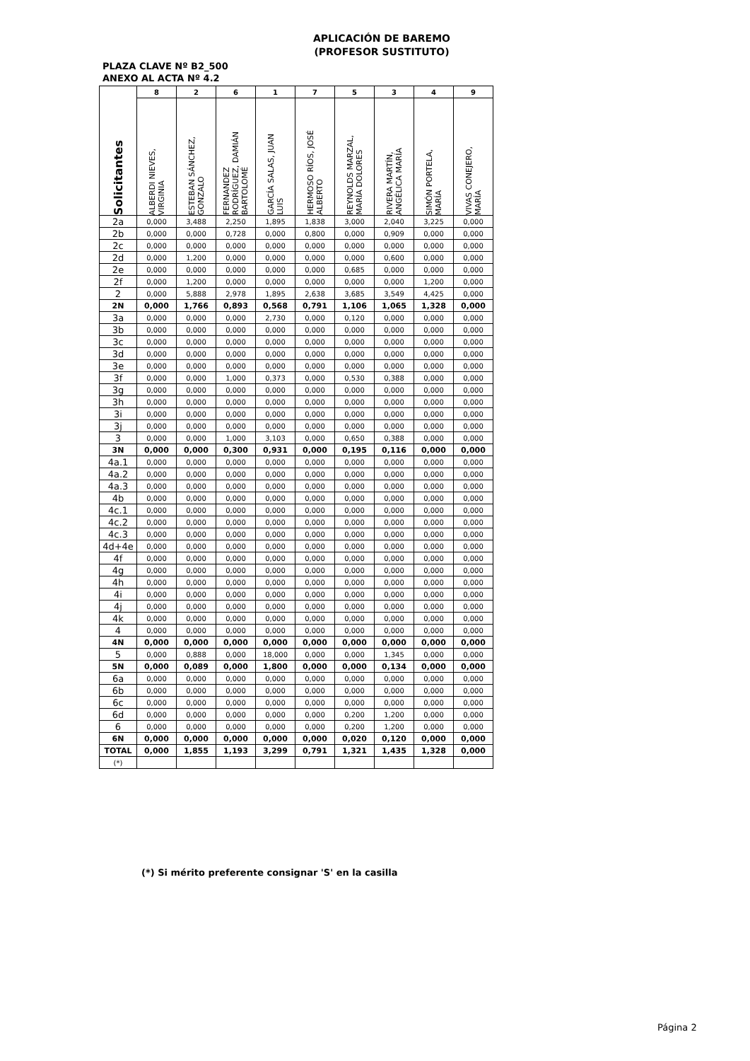APLICACIÓN DE BAREMO
(PROFESOR SUSTITUTO)
PLAZA CLAVE Nº B2_500
ANEXO AL ACTA Nº 4.2
| Solicitantes | 8 | 2 | 6 | 1 | 7 | 5 | 3 | 4 | 9 |
| --- | --- | --- | --- | --- | --- | --- | --- | --- | --- |
| | ALBERDI NIEVES, VIRGINIA | ESTEBAN SÁNCHEZ, GONZALO | FERNANDEZ RODRÍGUEZ, DAMIÁN BARTOLOMÉ | GARCÍA SALAS, JUAN LUIS | HERMOSO RÍOS, JOSÉ ALBERTO | REYNOLDS MARZAL, MARÍA DOLORES | RIVERA MARTÍN, ANGÉLICA MARÍA | SIMÓN PORTELA, MARÍA | VIVAS CONEJERO, MARÍA |
| 2a | 0,000 | 3,488 | 2,250 | 1,895 | 1,838 | 3,000 | 2,040 | 3,225 | 0,000 |
| 2b | 0,000 | 0,000 | 0,728 | 0,000 | 0,800 | 0,000 | 0,909 | 0,000 | 0,000 |
| 2c | 0,000 | 0,000 | 0,000 | 0,000 | 0,000 | 0,000 | 0,000 | 0,000 | 0,000 |
| 2d | 0,000 | 1,200 | 0,000 | 0,000 | 0,000 | 0,000 | 0,600 | 0,000 | 0,000 |
| 2e | 0,000 | 0,000 | 0,000 | 0,000 | 0,000 | 0,685 | 0,000 | 0,000 | 0,000 |
| 2f | 0,000 | 1,200 | 0,000 | 0,000 | 0,000 | 0,000 | 0,000 | 1,200 | 0,000 |
| 2 | 0,000 | 5,888 | 2,978 | 1,895 | 2,638 | 3,685 | 3,549 | 4,425 | 0,000 |
| 2N | 0,000 | 1,766 | 0,893 | 0,568 | 0,791 | 1,106 | 1,065 | 1,328 | 0,000 |
| 3a | 0,000 | 0,000 | 0,000 | 2,730 | 0,000 | 0,120 | 0,000 | 0,000 | 0,000 |
| 3b | 0,000 | 0,000 | 0,000 | 0,000 | 0,000 | 0,000 | 0,000 | 0,000 | 0,000 |
| 3c | 0,000 | 0,000 | 0,000 | 0,000 | 0,000 | 0,000 | 0,000 | 0,000 | 0,000 |
| 3d | 0,000 | 0,000 | 0,000 | 0,000 | 0,000 | 0,000 | 0,000 | 0,000 | 0,000 |
| 3e | 0,000 | 0,000 | 0,000 | 0,000 | 0,000 | 0,000 | 0,000 | 0,000 | 0,000 |
| 3f | 0,000 | 0,000 | 1,000 | 0,373 | 0,000 | 0,530 | 0,388 | 0,000 | 0,000 |
| 3g | 0,000 | 0,000 | 0,000 | 0,000 | 0,000 | 0,000 | 0,000 | 0,000 | 0,000 |
| 3h | 0,000 | 0,000 | 0,000 | 0,000 | 0,000 | 0,000 | 0,000 | 0,000 | 0,000 |
| 3i | 0,000 | 0,000 | 0,000 | 0,000 | 0,000 | 0,000 | 0,000 | 0,000 | 0,000 |
| 3j | 0,000 | 0,000 | 0,000 | 0,000 | 0,000 | 0,000 | 0,000 | 0,000 | 0,000 |
| 3 | 0,000 | 0,000 | 1,000 | 3,103 | 0,000 | 0,650 | 0,388 | 0,000 | 0,000 |
| 3N | 0,000 | 0,000 | 0,300 | 0,931 | 0,000 | 0,195 | 0,116 | 0,000 | 0,000 |
| 4a.1 | 0,000 | 0,000 | 0,000 | 0,000 | 0,000 | 0,000 | 0,000 | 0,000 | 0,000 |
| 4a.2 | 0,000 | 0,000 | 0,000 | 0,000 | 0,000 | 0,000 | 0,000 | 0,000 | 0,000 |
| 4a.3 | 0,000 | 0,000 | 0,000 | 0,000 | 0,000 | 0,000 | 0,000 | 0,000 | 0,000 |
| 4b | 0,000 | 0,000 | 0,000 | 0,000 | 0,000 | 0,000 | 0,000 | 0,000 | 0,000 |
| 4c.1 | 0,000 | 0,000 | 0,000 | 0,000 | 0,000 | 0,000 | 0,000 | 0,000 | 0,000 |
| 4c.2 | 0,000 | 0,000 | 0,000 | 0,000 | 0,000 | 0,000 | 0,000 | 0,000 | 0,000 |
| 4c.3 | 0,000 | 0,000 | 0,000 | 0,000 | 0,000 | 0,000 | 0,000 | 0,000 | 0,000 |
| 4d+4e | 0,000 | 0,000 | 0,000 | 0,000 | 0,000 | 0,000 | 0,000 | 0,000 | 0,000 |
| 4f | 0,000 | 0,000 | 0,000 | 0,000 | 0,000 | 0,000 | 0,000 | 0,000 | 0,000 |
| 4g | 0,000 | 0,000 | 0,000 | 0,000 | 0,000 | 0,000 | 0,000 | 0,000 | 0,000 |
| 4h | 0,000 | 0,000 | 0,000 | 0,000 | 0,000 | 0,000 | 0,000 | 0,000 | 0,000 |
| 4i | 0,000 | 0,000 | 0,000 | 0,000 | 0,000 | 0,000 | 0,000 | 0,000 | 0,000 |
| 4j | 0,000 | 0,000 | 0,000 | 0,000 | 0,000 | 0,000 | 0,000 | 0,000 | 0,000 |
| 4k | 0,000 | 0,000 | 0,000 | 0,000 | 0,000 | 0,000 | 0,000 | 0,000 | 0,000 |
| 4 | 0,000 | 0,000 | 0,000 | 0,000 | 0,000 | 0,000 | 0,000 | 0,000 | 0,000 |
| 4N | 0,000 | 0,000 | 0,000 | 0,000 | 0,000 | 0,000 | 0,000 | 0,000 | 0,000 |
| 5 | 0,000 | 0,888 | 0,000 | 18,000 | 0,000 | 0,000 | 1,345 | 0,000 | 0,000 |
| 5N | 0,000 | 0,089 | 0,000 | 1,800 | 0,000 | 0,000 | 0,134 | 0,000 | 0,000 |
| 6a | 0,000 | 0,000 | 0,000 | 0,000 | 0,000 | 0,000 | 0,000 | 0,000 | 0,000 |
| 6b | 0,000 | 0,000 | 0,000 | 0,000 | 0,000 | 0,000 | 0,000 | 0,000 | 0,000 |
| 6c | 0,000 | 0,000 | 0,000 | 0,000 | 0,000 | 0,000 | 0,000 | 0,000 | 0,000 |
| 6d | 0,000 | 0,000 | 0,000 | 0,000 | 0,000 | 0,200 | 1,200 | 0,000 | 0,000 |
| 6 | 0,000 | 0,000 | 0,000 | 0,000 | 0,000 | 0,200 | 1,200 | 0,000 | 0,000 |
| 6N | 0,000 | 0,000 | 0,000 | 0,000 | 0,000 | 0,020 | 0,120 | 0,000 | 0,000 |
| TOTAL | 0,000 | 1,855 | 1,193 | 3,299 | 0,791 | 1,321 | 1,435 | 1,328 | 0,000 |
| (*) | | | | | | | | | |
(*) Si mérito preferente consignar 'S' en la casilla
Página 2